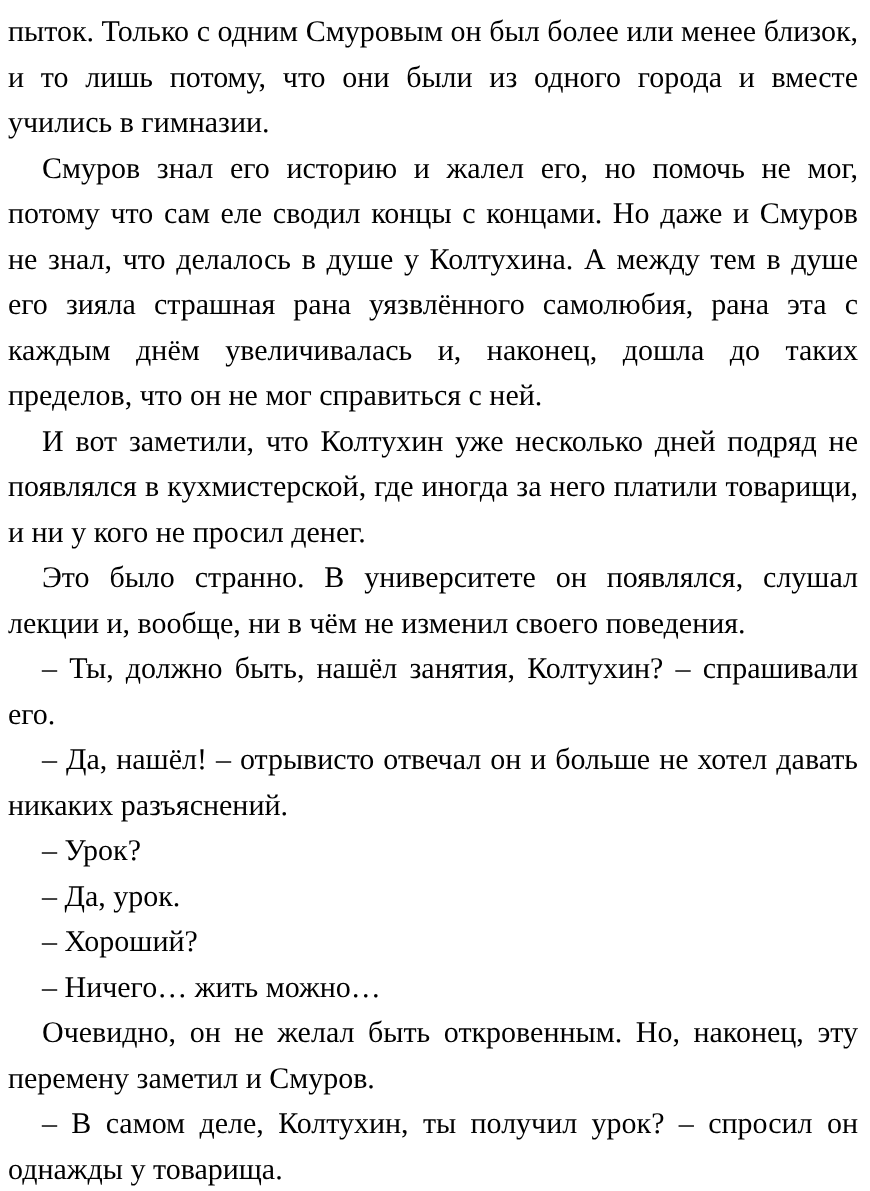пыток. Только с одним Смуровым он был более или менее близок, и то лишь потому, что они были из одного города и вместе учились в гимназии.
Смуров знал его историю и жалел его, но помочь не мог, потому что сам еле сводил концы с концами. Но даже и Смуров не знал, что делалось в душе у Колтухина. А между тем в душе его зияла страшная рана уязвлённого самолюбия, рана эта с каждым днём увеличивалась и, наконец, дошла до таких пределов, что он не мог справиться с ней.
И вот заметили, что Колтухин уже несколько дней подряд не появлялся в кухмистерской, где иногда за него платили товарищи, и ни у кого не просил денег.
Это было странно. В университете он появлялся, слушал лекции и, вообще, ни в чём не изменил своего поведения.
– Ты, должно быть, нашёл занятия, Колтухин? – спрашивали его.
– Да, нашёл! – отрывисто отвечал он и больше не хотел давать никаких разъяснений.
– Урок?
– Да, урок.
– Хороший?
– Ничего… жить можно…
Очевидно, он не желал быть откровенным. Но, наконец, эту перемену заметил и Смуров.
– В самом деле, Колтухин, ты получил урок? – спросил он однажды у товарища.